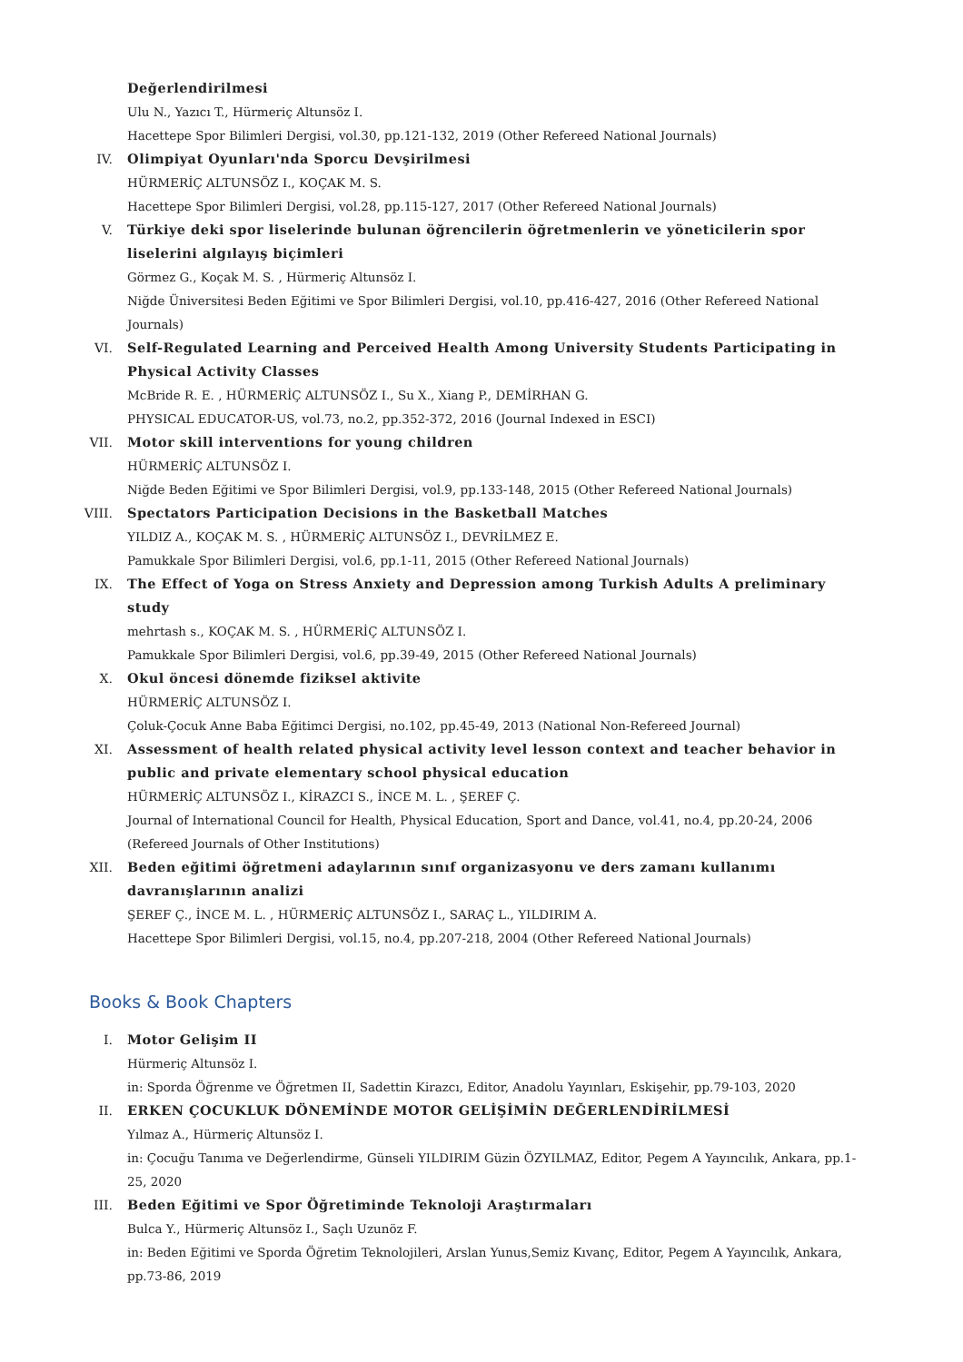Değerlendirilmesi
Ulu N., Yazıcı T., Hürmeriç Altunsöz I.
Hacettepe Spor Bilimleri Dergisi, vol.30, pp.121-132, 2019 (Other Refereed National Journals)
IV. Olimpiyat Oyunları'nda Sporcu Devşirilmesi
HÜRMERİÇ ALTUNSÖZ I., KOÇAK M. S.
Hacettepe Spor Bilimleri Dergisi, vol.28, pp.115-127, 2017 (Other Refereed National Journals)
V. Türkiye deki spor liselerinde bulunan öğrencilerin öğretmenlerin ve yöneticilerin spor liselerini algılayış biçimleri
Görmez G., Koçak M. S. , Hürmeriç Altunsöz I.
Niğde Üniversitesi Beden Eğitimi ve Spor Bilimleri Dergisi, vol.10, pp.416-427, 2016 (Other Refereed National Journals)
VI. Self-Regulated Learning and Perceived Health Among University Students Participating in Physical Activity Classes
McBride R. E. , HÜRMERİÇ ALTUNSÖZ I., Su X., Xiang P., DEMİRHAN G.
PHYSICAL EDUCATOR-US, vol.73, no.2, pp.352-372, 2016 (Journal Indexed in ESCI)
VII. Motor skill interventions for young children
HÜRMERİÇ ALTUNSÖZ I.
Niğde Beden Eğitimi ve Spor Bilimleri Dergisi, vol.9, pp.133-148, 2015 (Other Refereed National Journals)
VIII. Spectators Participation Decisions in the Basketball Matches
YILDIZ A., KOÇAK M. S. , HÜRMERİÇ ALTUNSÖZ I., DEVRİLMEZ E.
Pamukkale Spor Bilimleri Dergisi, vol.6, pp.1-11, 2015 (Other Refereed National Journals)
IX. The Effect of Yoga on Stress Anxiety and Depression among Turkish Adults A preliminary study
mehrtash s., KOÇAK M. S. , HÜRMERİÇ ALTUNSÖZ I.
Pamukkale Spor Bilimleri Dergisi, vol.6, pp.39-49, 2015 (Other Refereed National Journals)
X. Okul öncesi dönemde fiziksel aktivite
HÜRMERİÇ ALTUNSÖZ I.
Çoluk-Çocuk Anne Baba Eğitimci Dergisi, no.102, pp.45-49, 2013 (National Non-Refereed Journal)
XI. Assessment of health related physical activity level lesson context and teacher behavior in public and private elementary school physical education
HÜRMERİÇ ALTUNSÖZ I., KİRAZCI S., İNCE M. L. , ŞEREF Ç.
Journal of International Council for Health, Physical Education, Sport and Dance, vol.41, no.4, pp.20-24, 2006 (Refereed Journals of Other Institutions)
XII. Beden eğitimi öğretmeni adaylarının sınıf organizasyonu ve ders zamanı kullanımı davranışlarının analizi
ŞEREF Ç., İNCE M. L. , HÜRMERİÇ ALTUNSÖZ I., SARAÇ L., YILDIRIM A.
Hacettepe Spor Bilimleri Dergisi, vol.15, no.4, pp.207-218, 2004 (Other Refereed National Journals)
Books & Book Chapters
I. Motor Gelişim II
Hürmeriç Altunsöz I.
in: Sporda Öğrenme ve Öğretmen II, Sadettin Kirazcı, Editor, Anadolu Yayınları, Eskişehir, pp.79-103, 2020
II. ERKEN ÇOCUKLUK DÖNEMİNDE MOTOR GELİŞİMİN DEĞERLENDİRİLMESİ
Yılmaz A., Hürmeriç Altunsöz I.
in: Çocuğu Tanıma ve Değerlendirme, Günseli YILDIRIM Güzin ÖZYILMAZ, Editor, Pegem A Yayıncılık, Ankara, pp.1-25, 2020
III. Beden Eğitimi ve Spor Öğretiminde Teknoloji Araştırmaları
Bulca Y., Hürmeriç Altunsöz I., Saçlı Uzunöz F.
in: Beden Eğitimi ve Sporda Öğretim Teknolojileri, Arslan Yunus,Semiz Kıvanç, Editor, Pegem A Yayıncılık, Ankara, pp.73-86, 2019